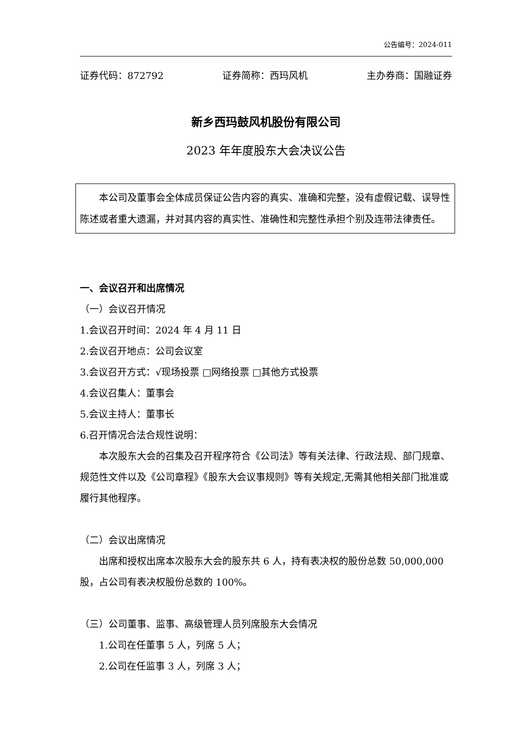公告编号：2024-011
证券代码：872792 证券简称：西玛风机 主办券商：国融证券
新乡西玛鼓风机股份有限公司
2023 年年度股东大会决议公告
本公司及董事会全体成员保证公告内容的真实、准确和完整，没有虚假记载、误导性陈述或者重大遗漏，并对其内容的真实性、准确性和完整性承担个别及连带法律责任。
一、会议召开和出席情况
（一）会议召开情况
1.会议召开时间：2024 年 4 月 11 日
2.会议召开地点：公司会议室
3.会议召开方式：√现场投票 □网络投票 □其他方式投票
4.会议召集人：董事会
5.会议主持人：董事长
6.召开情况合法合规性说明：
本次股东大会的召集及召开程序符合《公司法》等有关法律、行政法规、部门规章、规范性文件以及《公司章程》《股东大会议事规则》等有关规定,无需其他相关部门批准或履行其他程序。
（二）会议出席情况
出席和授权出席本次股东大会的股东共 6 人，持有表决权的股份总数 50,000,000 股，占公司有表决权股份总数的 100%。
（三）公司董事、监事、高级管理人员列席股东大会情况
1.公司在任董事 5 人，列席 5 人；
2.公司在任监事 3 人，列席 3 人；